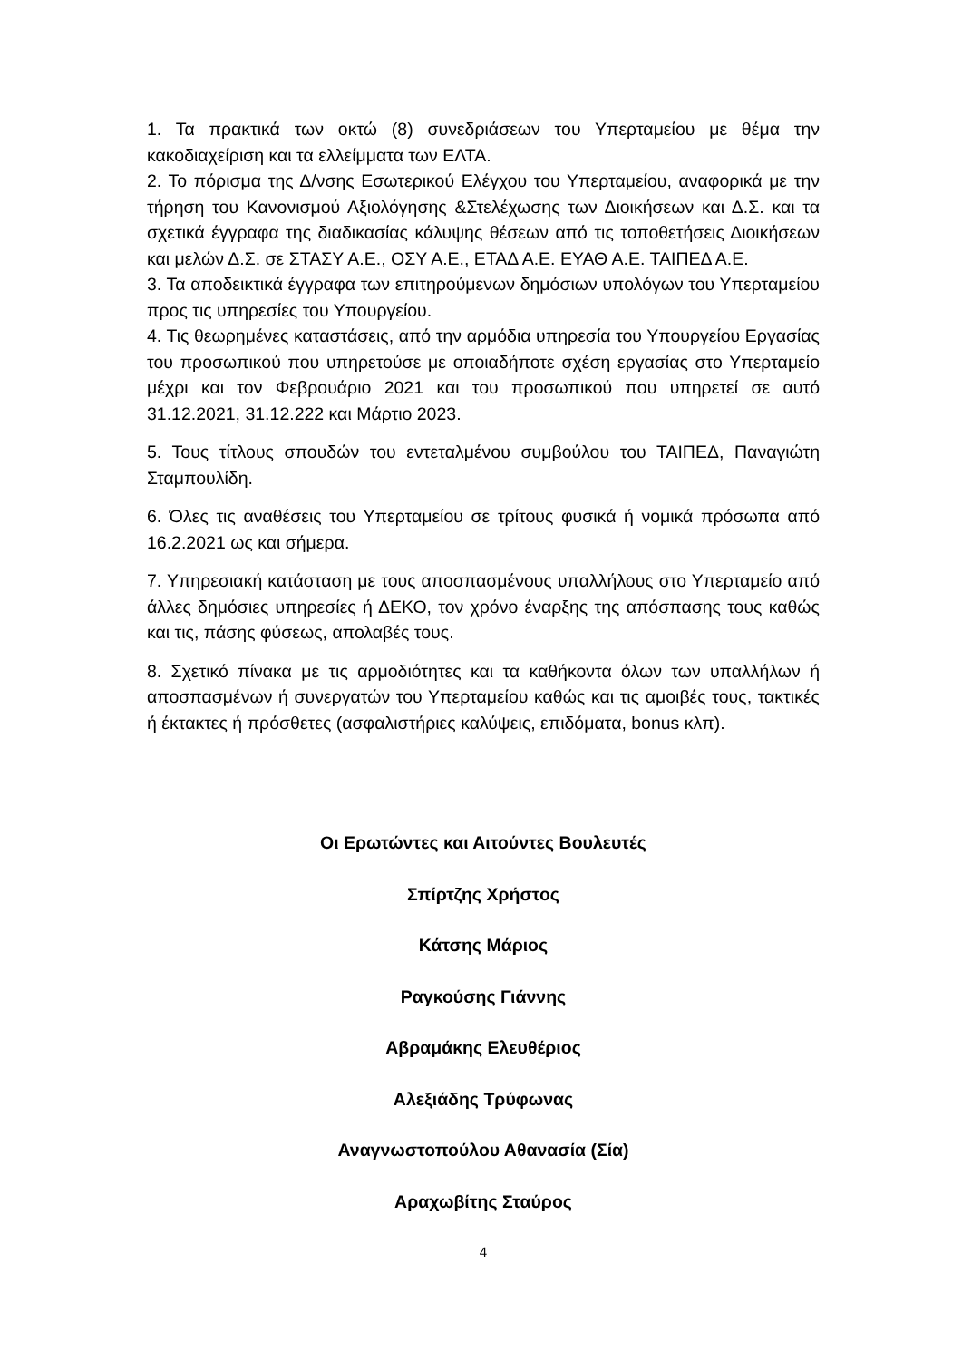1. Τα πρακτικά των οκτώ (8) συνεδριάσεων του Υπερταμείου με θέμα την κακοδιαχείριση και τα ελλείμματα των ΕΛΤΑ.
2. Το πόρισμα της Δ/νσης Εσωτερικού Ελέγχου του Υπερταμείου, αναφορικά με την τήρηση του Κανονισμού Αξιολόγησης &Στελέχωσης των Διοικήσεων και Δ.Σ. και τα σχετικά έγγραφα της διαδικασίας κάλυψης θέσεων από τις τοποθετήσεις Διοικήσεων και μελών Δ.Σ. σε ΣΤΑΣΥ Α.Ε., ΟΣΥ Α.Ε., ΕΤΑΔ Α.Ε. ΕΥΑΘ Α.Ε. ΤΑΙΠΕΔ Α.Ε.
3. Τα αποδεικτικά έγγραφα των επιτηρούμενων δημόσιων υπολόγων του Υπερταμείου προς τις υπηρεσίες του Υπουργείου.
4. Τις θεωρημένες καταστάσεις, από την αρμόδια υπηρεσία του Υπουργείου Εργασίας του προσωπικού που υπηρετούσε με οποιαδήποτε σχέση εργασίας στο Υπερταμείο μέχρι και τον Φεβρουάριο 2021 και του προσωπικού που υπηρετεί σε αυτό 31.12.2021, 31.12.222 και Μάρτιο 2023.
5. Τους τίτλους σπουδών του εντεταλμένου συμβούλου του ΤΑΙΠΕΔ, Παναγιώτη Σταμπουλίδη.
6. Όλες τις αναθέσεις του Υπερταμείου σε τρίτους φυσικά ή νομικά πρόσωπα από 16.2.2021 ως και σήμερα.
7. Υπηρεσιακή κατάσταση με τους αποσπασμένους υπαλλήλους στο Υπερταμείο από άλλες δημόσιες υπηρεσίες ή ΔΕΚΟ, τον χρόνο έναρξης της απόσπασης τους καθώς και τις, πάσης φύσεως, απολαβές τους.
8. Σχετικό πίνακα με τις αρμοδιότητες και τα καθήκοντα όλων των υπαλλήλων ή αποσπασμένων ή συνεργατών του Υπερταμείου καθώς και τις αμοιβές τους, τακτικές ή έκτακτες ή πρόσθετες (ασφαλιστήριες καλύψεις, επιδόματα, bonus κλπ).
Οι Ερωτώντες και Αιτούντες Βουλευτές
Σπίρτζης Χρήστος
Κάτσης Μάριος
Ραγκούσης Γιάννης
Αβραμάκης Ελευθέριος
Αλεξιάδης Τρύφωνας
Αναγνωστοπούλου Αθανασία (Σία)
Αραχωβίτης Σταύρος
4